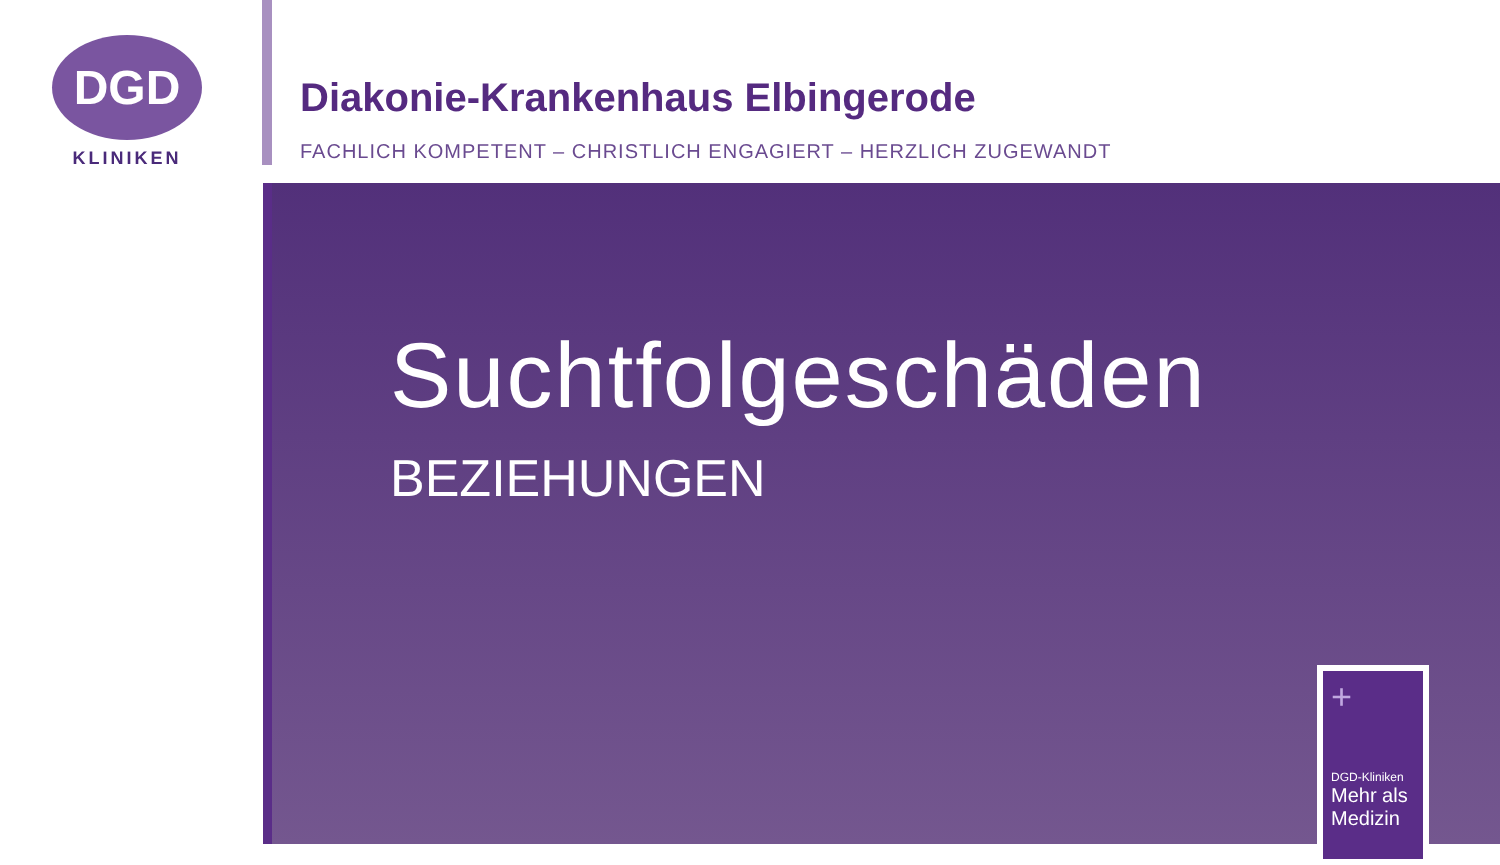DGD
KLINIKEN
Diakonie-Krankenhaus Elbingerode
FACHLICH KOMPETENT – CHRISTLICH ENGAGIERT – HERZLICH ZUGEWANDT
Suchtfolgeschäden
BEZIEHUNGEN
+
DGD-Kliniken
Mehr als Medizin